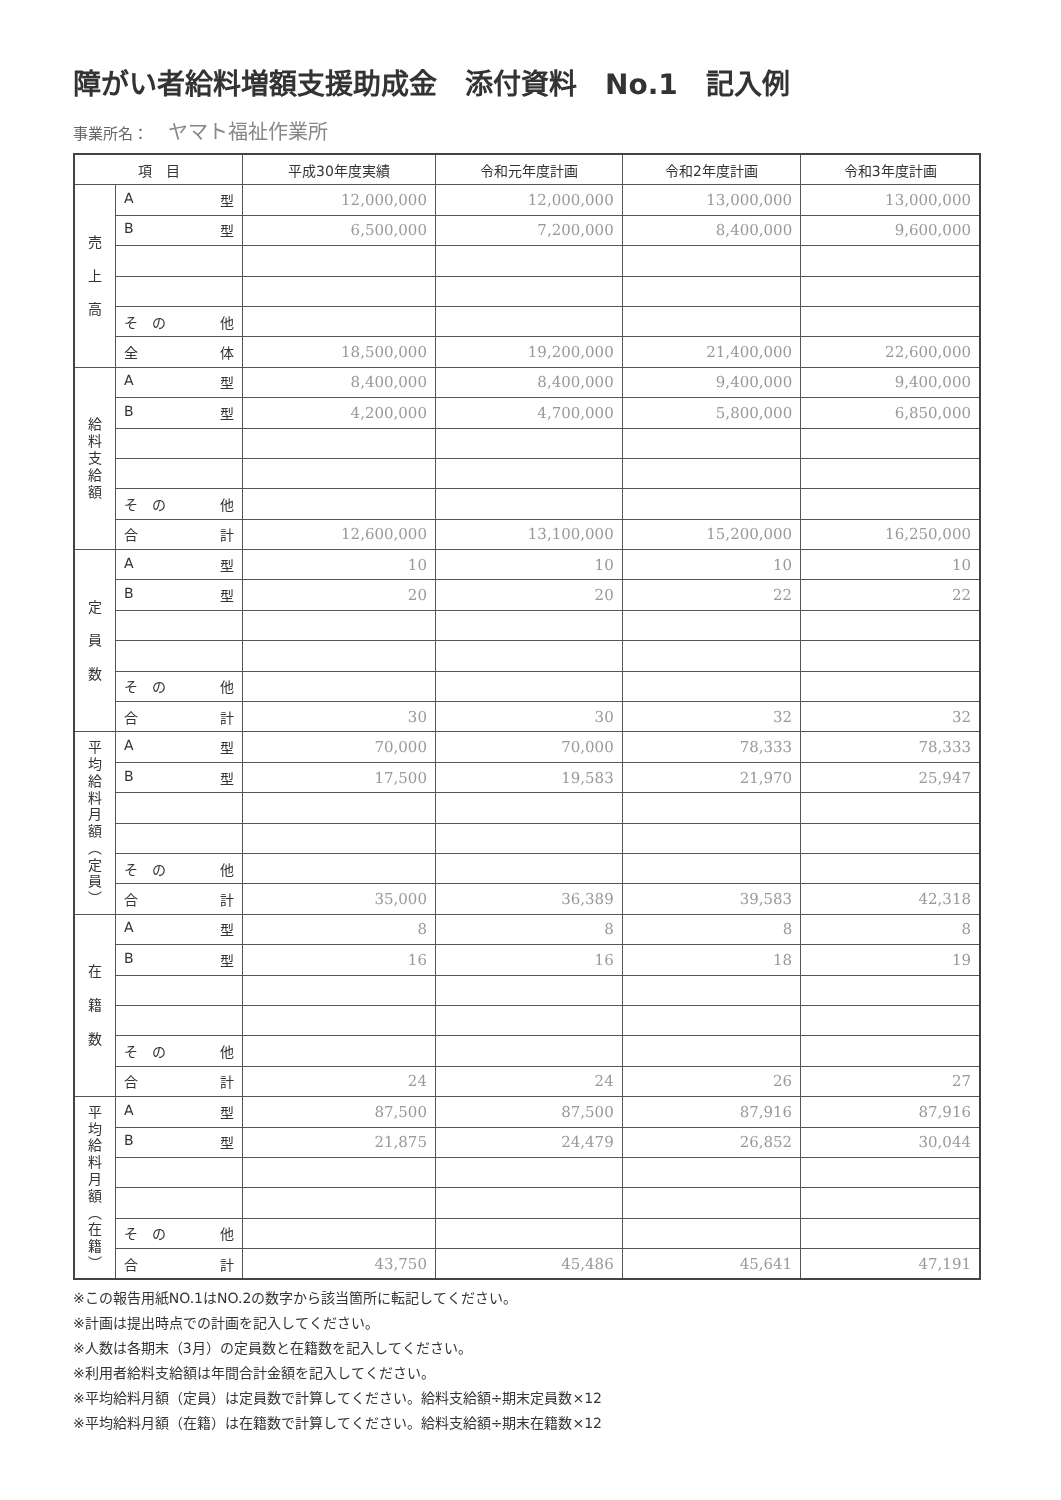障がい者給料増額支援助成金　添付資料　No.1　記入例
事業所名： ヤマト福祉作業所
| 項 目 | | 平成30年度実績 | 令和元年度計画 | 令和2年度計画 | 令和3年度計画 |
| --- | --- | --- | --- | --- | --- |
| 売 上 高 | A 型 | 12,000,000 | 12,000,000 | 13,000,000 | 13,000,000 |
| | B 型 | 6,500,000 | 7,200,000 | 8,400,000 | 9,600,000 |
| | そ の 他 | | | | |
| | 全 体 | 18,500,000 | 19,200,000 | 21,400,000 | 22,600,000 |
| 給 料 支 給 額 | A 型 | 8,400,000 | 8,400,000 | 9,400,000 | 9,400,000 |
| | B 型 | 4,200,000 | 4,700,000 | 5,800,000 | 6,850,000 |
| | そ の 他 | | | | |
| | 合 計 | 12,600,000 | 13,100,000 | 15,200,000 | 16,250,000 |
| 定 員 数 | A 型 | 10 | 10 | 10 | 10 |
| | B 型 | 20 | 20 | 22 | 22 |
| | そ の 他 | | | | |
| | 合 計 | 30 | 30 | 32 | 32 |
| 平 均 給 料 月 額 ︵ 定 員 ︶ | A 型 | 70,000 | 70,000 | 78,333 | 78,333 |
| | B 型 | 17,500 | 19,583 | 21,970 | 25,947 |
| | そ の 他 | | | | |
| | 合 計 | 35,000 | 36,389 | 39,583 | 42,318 |
| 在 籍 数 | A 型 | 8 | 8 | 8 | 8 |
| | B 型 | 16 | 16 | 18 | 19 |
| | そ の 他 | | | | |
| | 合 計 | 24 | 24 | 26 | 27 |
| 平 均 給 料 月 額 ︵ 在 籍 ︶ | A 型 | 87,500 | 87,500 | 87,916 | 87,916 |
| | B 型 | 21,875 | 24,479 | 26,852 | 30,044 |
| | そ の 他 | | | | |
| | 合 計 | 43,750 | 45,486 | 45,641 | 47,191 |
※この報告用紙NO.1はNO.2の数字から該当箇所に転記してください。
※計画は提出時点での計画を記入してください。
※人数は各期末（3月）の定員数と在籍数を記入してください。
※利用者給料支給額は年間合計金額を記入してください。
※平均給料月額（定員）は定員数で計算してください。給料支給額÷期末定員数×12
※平均給料月額（在籍）は在籍数で計算してください。給料支給額÷期末在籍数×12